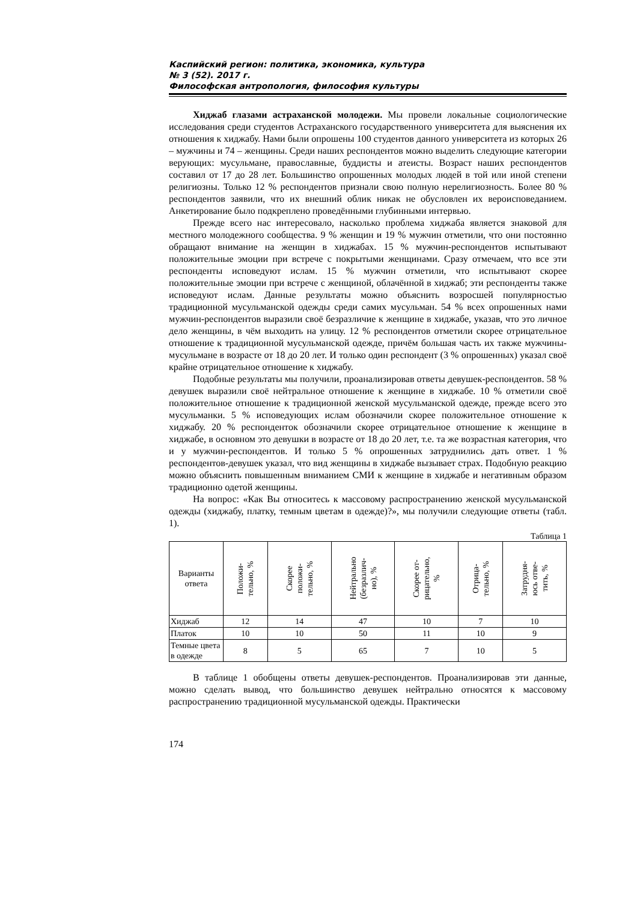Каспийский регион: политика, экономика, культура
№ 3 (52). 2017 г.
Философская антропология, философия культуры
Хиджаб глазами астраханской молодежи. Мы провели локальные социологические исследования среди студентов Астраханского государственного университета для выяснения их отношения к хиджабу. Нами были опрошены 100 студентов данного университета из которых 26 – мужчины и 74 – женщины. Среди наших респондентов можно выделить следующие категории верующих: мусульмане, православные, буддисты и атеисты. Возраст наших респондентов составил от 17 до 28 лет. Большинство опрошенных молодых людей в той или иной степени религиозны. Только 12 % респондентов признали свою полную нерелигиозность. Более 80 % респондентов заявили, что их внешний облик никак не обусловлен их вероисповеданием. Анкетирование было подкреплено проведёнными глубинными интервью.
Прежде всего нас интересовало, насколько проблема хиджаба является знаковой для местного молодежного сообщества. 9 % женщин и 19 % мужчин отметили, что они постоянно обращают внимание на женщин в хиджабах. 15 % мужчин-респондентов испытывают положительные эмоции при встрече с покрытыми женщинами. Сразу отмечаем, что все эти респонденты исповедуют ислам. 15 % мужчин отметили, что испытывают скорее положительные эмоции при встрече с женщиной, облачённой в хиджаб; эти респонденты также исповедуют ислам. Данные результаты можно объяснить возросшей популярностью традиционной мусульманской одежды среди самих мусульман. 54 % всех опрошенных нами мужчин-респондентов выразили своё безразличие к женщине в хиджабе, указав, что это личное дело женщины, в чём выходить на улицу. 12 % респондентов отметили скорее отрицательное отношение к традиционной мусульманской одежде, причём большая часть их также мужчины-мусульмане в возрасте от 18 до 20 лет. И только один респондент (3 % опрошенных) указал своё крайне отрицательное отношение к хиджабу.
Подобные результаты мы получили, проанализировав ответы девушек-респондентов. 58 % девушек выразили своё нейтральное отношение к женщине в хиджабе. 10 % отметили своё положительное отношение к традиционной женской мусульманской одежде, прежде всего это мусульманки. 5 % исповедующих ислам обозначили скорее положительное отношение к хиджабу. 20 % респонденток обозначили скорее отрицательное отношение к женщине в хиджабе, в основном это девушки в возрасте от 18 до 20 лет, т.е. та же возрастная категория, что и у мужчин-респондентов. И только 5 % опрошенных затруднились дать ответ. 1 % респондентов-девушек указал, что вид женщины в хиджабе вызывает страх. Подобную реакцию можно объяснить повышенным вниманием СМИ к женщине в хиджабе и негативным образом традиционно одетой женщины.
На вопрос: «Как Вы относитесь к массовому распространению женской мусульманской одежды (хиджабу, платку, темным цветам в одежде)?», мы получили следующие ответы (табл. 1).
Таблица 1
| Варианты ответа | Положи- тельно, % | Скорее положи- тельно, % | Нейтрально (безразлич- но), % | Скорее от- рицательно, % | Отрица- тельно, % | Затрудня- юсь отве- тить, % |
| --- | --- | --- | --- | --- | --- | --- |
| Хиджаб | 12 | 14 | 47 | 10 | 7 | 10 |
| Платок | 10 | 10 | 50 | 11 | 10 | 9 |
| Темные цвета в одежде | 8 | 5 | 65 | 7 | 10 | 5 |
В таблице 1 обобщены ответы девушек-респондентов. Проанализировав эти данные, можно сделать вывод, что большинство девушек нейтрально относятся к массовому распространению традиционной мусульманской одежды. Практически
174